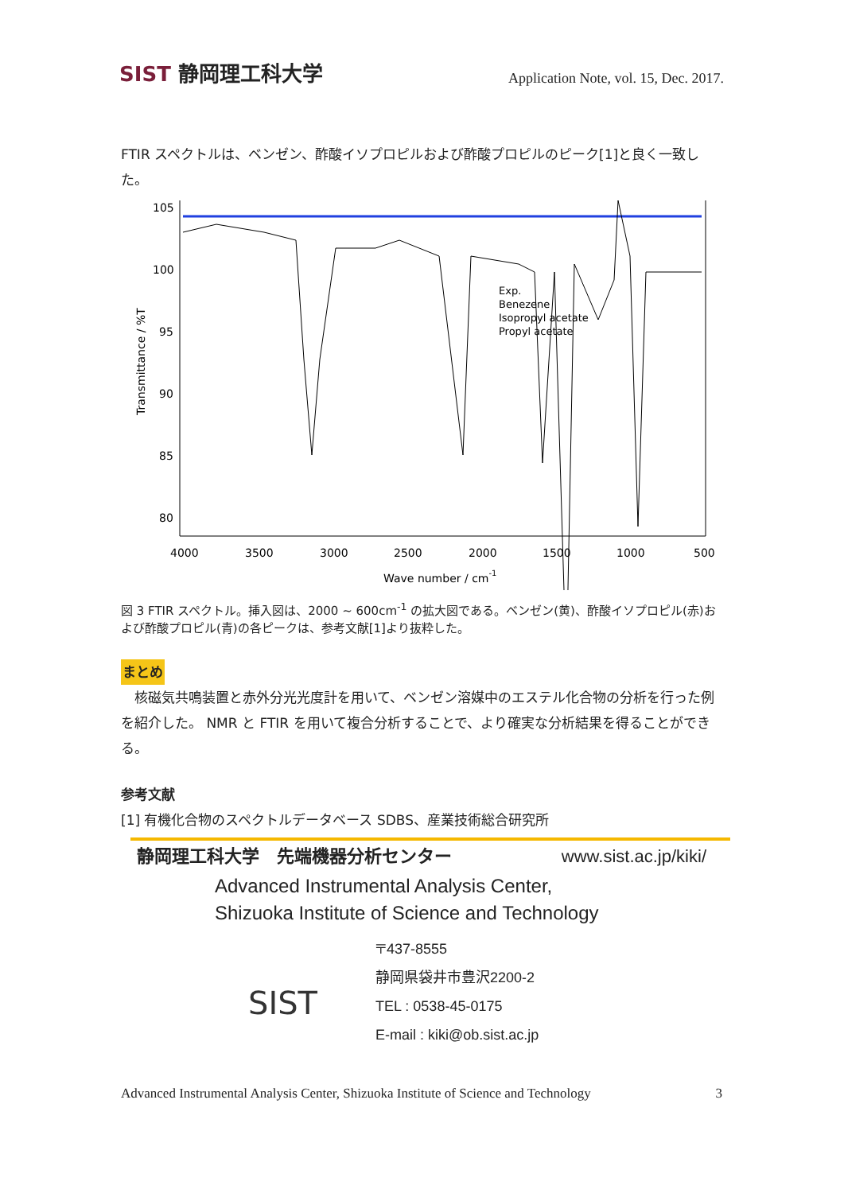SIST 静岡理工科大学
Application Note, vol. 15, Dec. 2017.
FTIR スペクトルは、ベンゼン、酢酸イソプロピルおよび酢酸プロピルのピーク[1]と良く一致した。
Exp.
Benezene
Isopropyl acetate
Propyl acetate
105
100
95
90
85
80
4000
3500
3000
2500
2000
1500
1000
500
Wave number / cm-1
Transmittance / %T
図 3 FTIR スペクトル。挿入図は、2000 ~ 600cm<sup>-1</sup> の拡大図である。ベンゼン(黄)、酢酸イソプロピル(赤)および酢酸プロピル(青)の各ピークは、参考文献[1]より抜粋した。
まとめ
　核磁気共鳴装置と赤外分光光度計を用いて、ベンゼン溶媒中のエステル化合物の分析を行った例を紹介した。 NMR と FTIR を用いて複合分析することで、より確実な分析結果を得ることができる。
参考文献
[1] 有機化合物のスペクトルデータベース SDBS、産業技術総合研究所
静岡理工科大学　先端機器分析センター www.sist.ac.jp/kiki/
Advanced Instrumental Analysis Center,
Shizuoka Institute of Science and Technology
SIST
〒437-8555
静岡県袋井市豊沢2200-2
TEL : 0538-45-0175
E-mail : kiki@ob.sist.ac.jp
Advanced Instrumental Analysis Center, Shizuoka Institute of Science and Technology 3